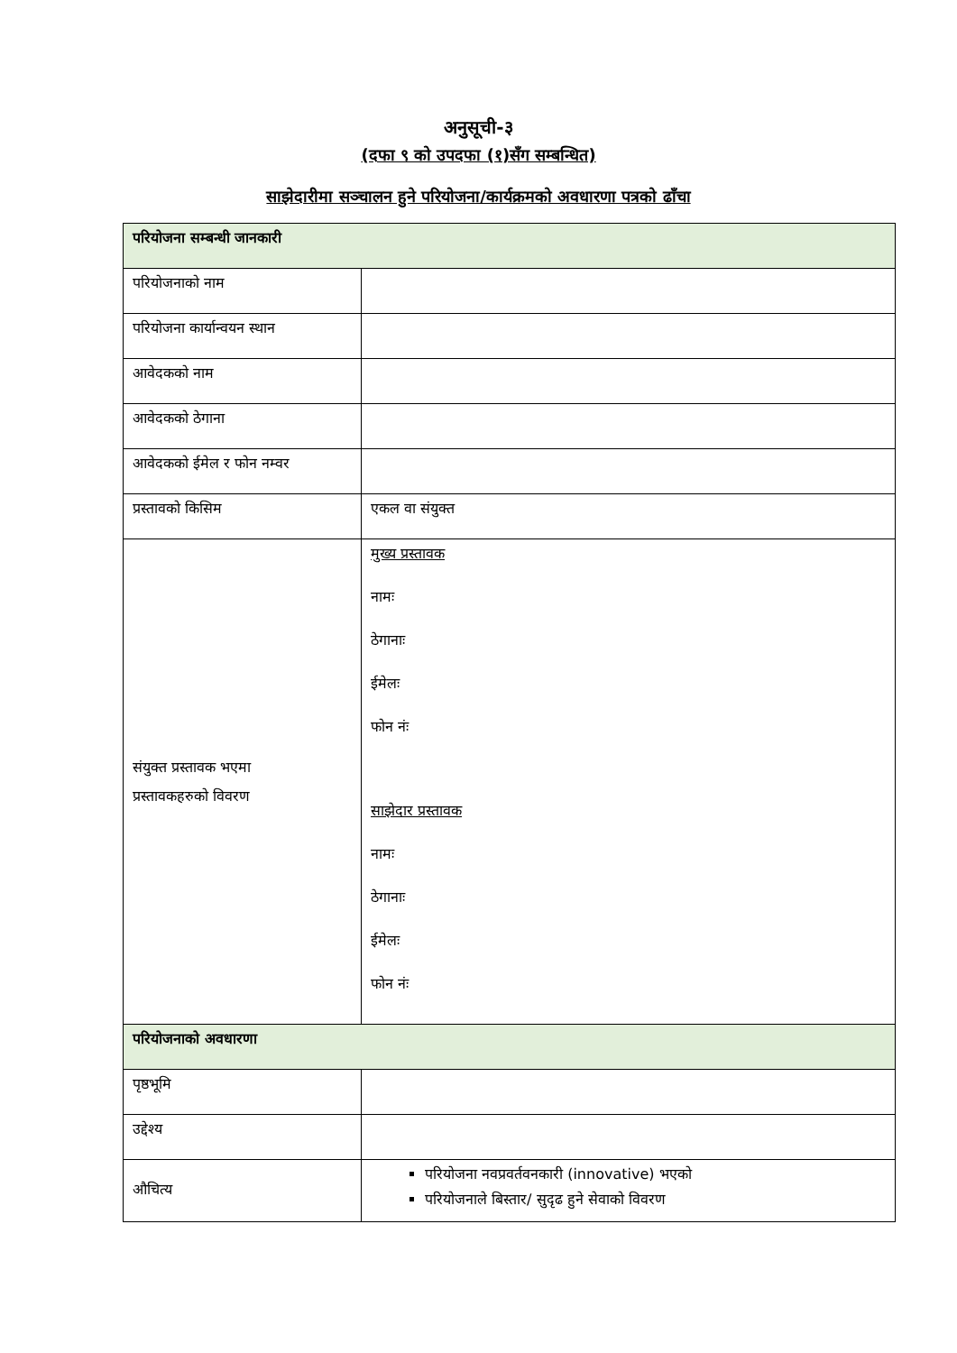अनुसूची-३
(दफा ९ को उपदफा (१)सँग सम्बन्धित)
साझेदारीमा सञ्चालन हुने परियोजना/कार्यक्रमको अवधारणा पत्रको ढाँचा
| परियोजना सम्बन्धी जानकारी | |
| --- | --- |
| परियोजनाको नाम | |
| परियोजना कार्यान्वयन स्थान | |
| आवेदकको नाम | |
| आवेदकको ठेगाना | |
| आवेदकको ईमेल र फोन नम्वर | |
| प्रस्तावको किसिम | एकल वा संयुक्त |
| संयुक्त प्रस्तावक भएमा प्रस्तावकहरुको विवरण | मुख्य प्रस्तावक नामः ठेगानाः ईमेलः फोन नंः साझेदार प्रस्तावक नामः ठेगानाः ईमेलः फोन नंः |
| परियोजनाको अवधारणा | |
| पृष्ठभूमि | |
| उद्देश्य | |
| औचित्य | परियोजना नवप्रवर्तवनकारी (innovative) भएको परियोजनाले बिस्तार/ सुदृढ हुने सेवाको विवरण |